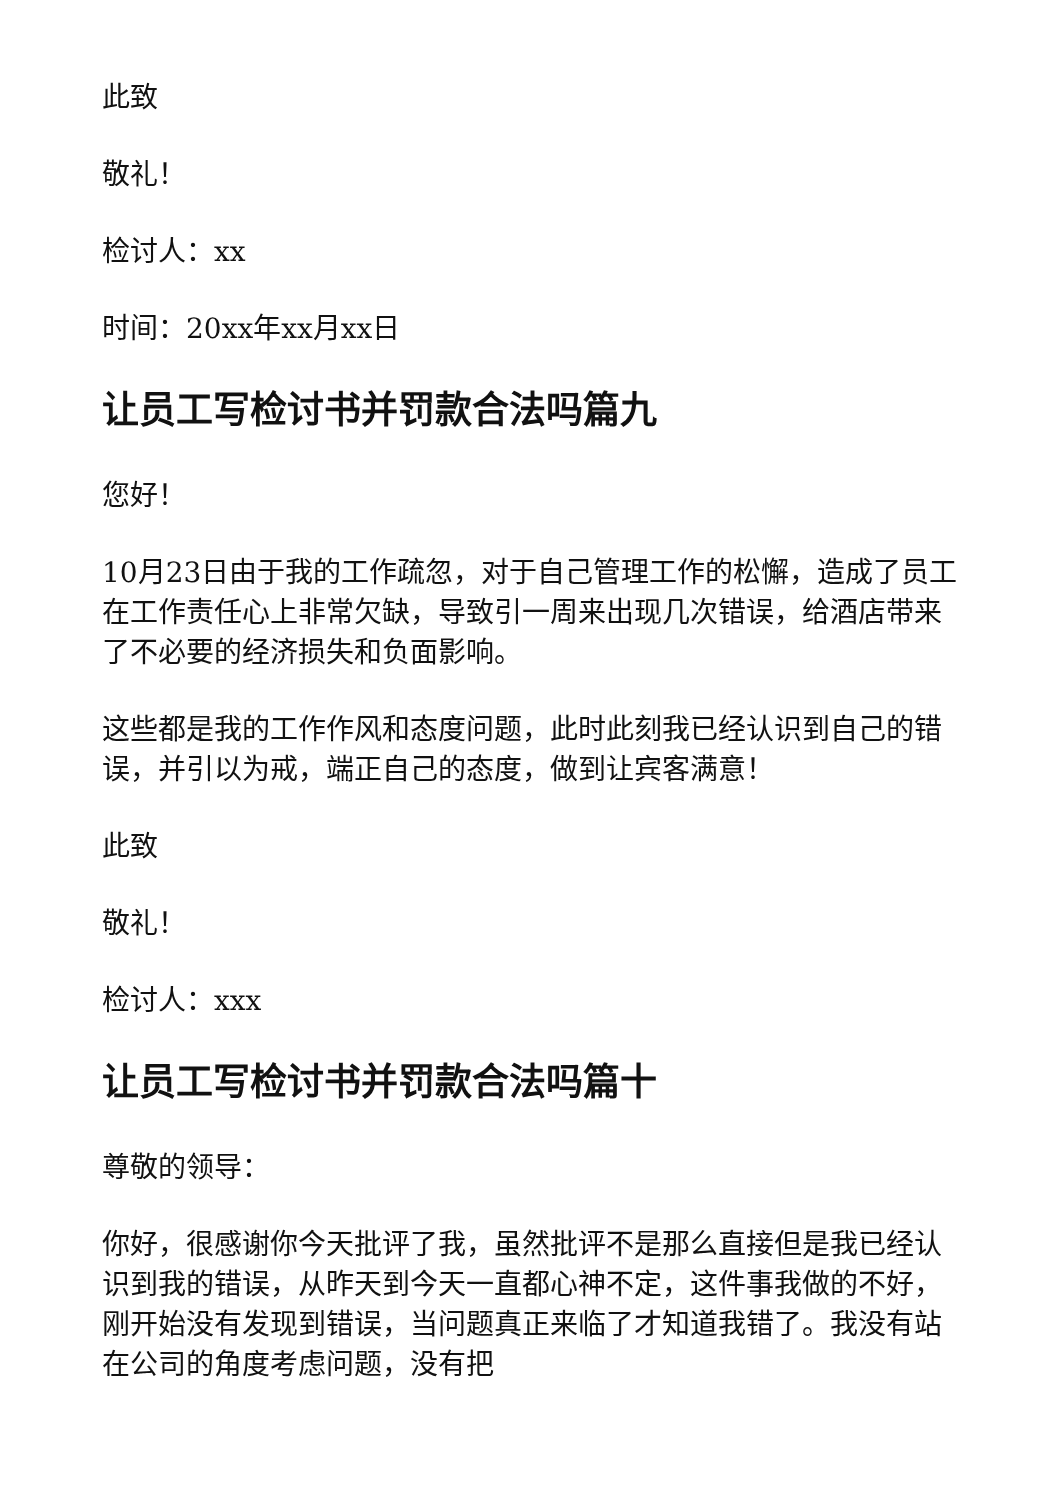此致
敬礼！
检讨人：xx
时间：20xx年xx月xx日
让员工写检讨书并罚款合法吗篇九
您好！
10月23日由于我的工作疏忽，对于自己管理工作的松懈，造成了员工在工作责任心上非常欠缺，导致引一周来出现几次错误，给酒店带来了不必要的经济损失和负面影响。
这些都是我的工作作风和态度问题，此时此刻我已经认识到自己的错误，并引以为戒，端正自己的态度，做到让宾客满意！
此致
敬礼！
检讨人：xxx
让员工写检讨书并罚款合法吗篇十
尊敬的领导：
你好，很感谢你今天批评了我，虽然批评不是那么直接但是我已经认识到我的错误，从昨天到今天一直都心神不定，这件事我做的不好，刚开始没有发现到错误，当问题真正来临了才知道我错了。我没有站在公司的角度考虑问题，没有把